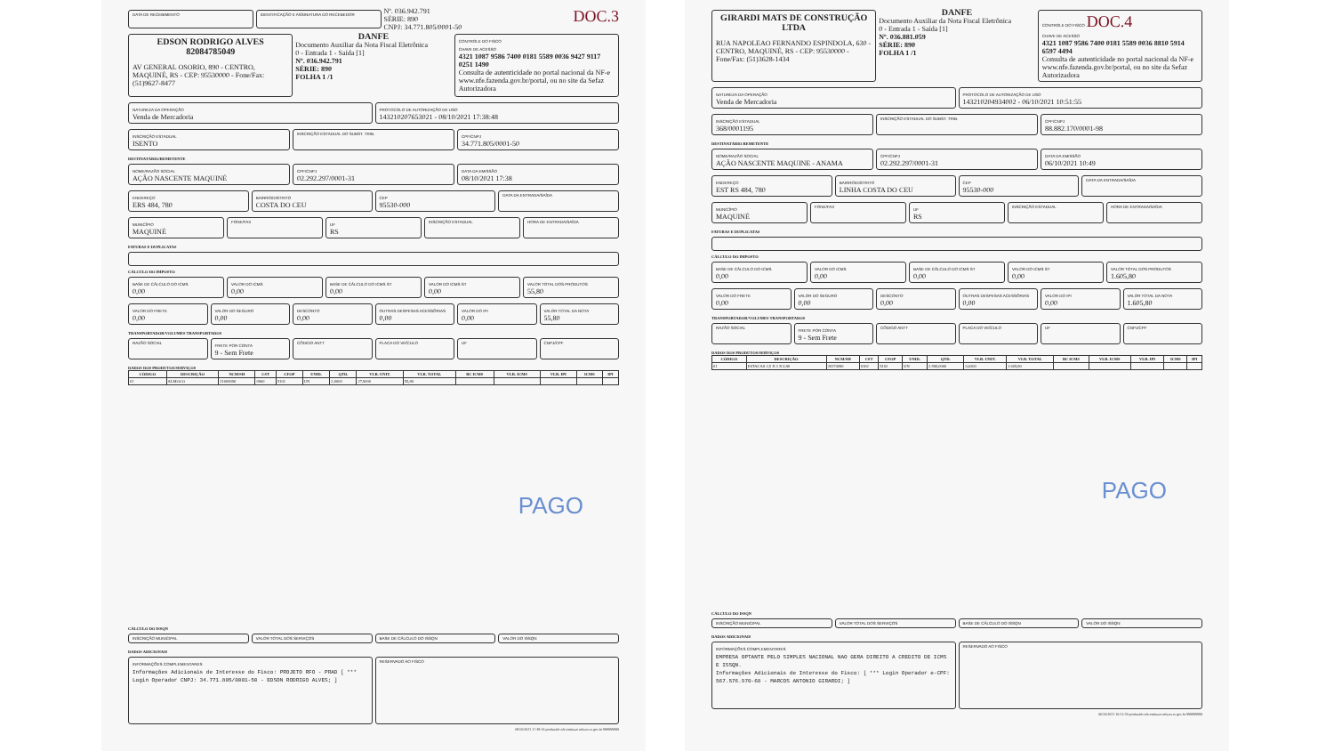DATA DE RECEBIMENTO IDENTIFICAÇÃO E ASSINATURA DO RECEBEDOR
Nº. 036.942.791
SÉRIE: 890
CNPJ: 34.771.805/0001-50
DOC.3
EDSON RODRIGO ALVES
82084785049
AV GENERAL OSORIO, 890 - CENTRO, MAQUINÉ, RS - CEP: 95530000 - Fone/Fax: (51)9627-8477
DANFE
Documento Auxiliar da Nota Fiscal Eletrônica
0 - Entrada 1 - Saída [1]
Nº. 036.942.791
SÉRIE: 890
FOLHA 1 /1
CONTROLE DO FISCO
CHAVE DE ACESSO
4321 1087 9586 7400 0181 5589 0036 9427 9117 0251 1490
Consulta de autenticidade no portal nacional da NF-e www.nfe.fazenda.gov.br/portal, ou no site da Sefaz Autorizadora
NATUREZA DA OPERAÇÃO
Venda de Mercadoria
PROTOCOLO DE AUTORIZAÇÃO DE USO
143210207653021 - 08/10/2021 17:38:48
INSCRIÇÃO ESTADUAL
ISENTO
INSCRIÇÃO ESTADUAL DO SUBST. TRIB.
CPF/CNPJ
34.771.805/0001-50
DESTINATÁRIO/REMETENTE
NOME/RAZÃO SOCIAL
AÇÃO NASCENTE MAQUINÉ
CPF/CNPJ
02.292.297/0001-31
DATA DA EMISSÃO
08/10/2021 17:38
ENDEREÇO
ERS 484, 780
BAIRRO/DISTRITO
COSTA DO CEU
CEP
95530-000
DATA DA ENTRADA/SAÍDA
MUNICÍPIO
MAQUINÉ
FONE/FAX UF
RS
INSCRIÇÃO ESTADUAL HORA DE ENTRADA/SAÍDA
FATURAS E DUPLICATAS
CÁLCULO DO IMPOSTO
BASE DE CÁLCULO DO ICMS
0,00
VALOR DO ICMS
0,00
BASE DE CÁLCULO DO ICMS ST
0,00
VALOR DO ICMS ST
0,00
VALOR TOTAL DOS PRODUTOS
55,80
VALOR DO FRETE
0,00
VALOR DO SEGURO
0,00
DESCONTO
0,00
OUTRAS DESPESAS ACESSÓRIAS
0,00
VALOR DO IPI
0,00
VALOR TOTAL DA NOTA
55,80
TRANSPORTADOR/VOLUMES TRANSPORTADOS
RAZÃO SOCIAL FRETE POR CONTA
9 - Sem Frete
CÓDIGO ANTT PLACA DO VEÍCULO UF CNPJ/CPF
DADOS DOS PRODUTOS/SERVIÇOS
| CÓDIGO | DESCRIÇÃO | NCM/SH | CST | CFOP | UNID. | QTD. | VLR. UNIT. | VLR. TOTAL | BC ICMS | VLR. ICMS | VLR. IPI | ICMS | IPI |
| --- | --- | --- | --- | --- | --- | --- | --- | --- | --- | --- | --- | --- | --- |
| 01 | ALMOCO | 21069090 | 0900 | 5101 | UN | 2,0000 | 27,9000 | 55,80 | | | | | |
PAGO
CÁLCULO DO ISSQN
INSCRIÇÃO MUNICIPAL VALOR TOTAL DOS SERVIÇOS BASE DE CÁLCULO DO ISSQN VALOR DO ISSQN
DADOS ADICIONAIS
INFORMAÇÕES COMPLEMENTARES
Informações Adicionais de Interesse do Fisco: PROJETO RFO - PRAD [ *** Login Operador CNPJ: 34.771.805/0001-50 - EDSON RODRIGO ALVES; ]
RESERVADO AO FISCO
08/10/2021 17:38:56 produzido nfe-emissao.sefazrs.rs.gov.br 999999999
GIRARDI MATS DE CONSTRUÇÃO LTDA
RUA NAPOLEAO FERNANDO ESPINDOLA, 630 - CENTRO, MAQUINÉ, RS - CEP: 95530000 - Fone/Fax: (51)3628-1434
DANFE
Documento Auxiliar da Nota Fiscal Eletrônica
0 - Entrada 1 - Saída [1]
Nº. 036.881.059
SÉRIE: 890
FOLHA 1 /1
CONTROLE DO FISCO DOC.4
CHAVE DE ACESSO
4321 1087 9586 7400 0181 5589 0036 8810 5914 6597 4494
Consulta de autenticidade no portal nacional da NF-e www.nfe.fazenda.gov.br/portal, ou no site da Sefaz Autorizadora
NATUREZA DA OPERAÇÃO
Venda de Mercadoria
PROTOCOLO DE AUTORIZAÇÃO DE USO
143210204934002 - 06/10/2021 10:51:55
INSCRIÇÃO ESTADUAL
368/0001195
INSCRIÇÃO ESTADUAL DO SUBST. TRIB.
CPF/CNPJ
88.882.170/0001-98
DESTINATÁRIO REMETENTE
NOME/RAZÃO SOCIAL
AÇÃO NASCENTE MAQUINE - ANAMA
CPF/CNPJ
02.292.297/0001-31
DATA DA EMISSÃO
06/10/2021 10:49
ENDEREÇO
EST RS 484, 780
BAIRRO/DISTRITO
LINHA COSTA DO CEU
CEP
95530-000
DATA DA ENTRADA/SAÍDA
MUNICÍPIO
MAQUINÉ
FONE/FAX UF
RS
INSCRIÇÃO ESTADUAL HORA DE ENTRADA/SAÍDA
FATURAS E DUPLICATAS
CÁLCULO DO IMPOSTO
BASE DE CÁLCULO DO ICMS
0,00
VALOR DO ICMS
0,00
BASE DE CÁLCULO DO ICMS ST
0,00
VALOR DO ICMS ST
0,00
VALOR TOTAL DOS PRODUTOS
1.605,80
VALOR DO FRETE
0,00
VALOR DO SEGURO
0,00
DESCONTO
0,00
OUTRAS DESPESAS ACESSÓRIAS
0,00
VALOR DO IPI
0,00
VALOR TOTAL DA NOTA
1.605,80
TRANSPORTADOR/VOLUMES TRANSPORTADOS
RAZÃO SOCIAL FRETE POR CONTA
9 - Sem Frete
CÓDIGO ANTT PLACA DO VEÍCULO UF CNPJ/CPF
DADOS DOS PRODUTOS/SERVIÇOS
| CÓDIGO | DESCRIÇÃO | NCM/SH | CST | CFOP | UNID. | QTD. | VLR. UNIT. | VLR. TOTAL | BC ICMS | VLR. ICMS | VLR. IPI | ICMS | IPI |
| --- | --- | --- | --- | --- | --- | --- | --- | --- | --- | --- | --- | --- | --- |
| 01 | ESTACAS 2,5 X 3 X 0,90 | 39174090 | 0102 | 5102 | UN | 2.590,0000 | 0,6200 | 1.605,80 | | | | | |
PAGO
CÁLCULO DO ISSQN
INSCRIÇÃO MUNICIPAL VALOR TOTAL DOS SERVIÇOS BASE DE CÁLCULO DO ISSQN VALOR DO ISSQN
DADOS ADICIONAIS
INFORMAÇÕES COMPLEMENTARES
EMPRESA OPTANTE PELO SIMPLES NACIONAL NAO GERA DIREITO A CREDITO DE ICMS E ISSQN.
Informações Adicionais de Interesse do Fisco: [ *** Login Operador e-CPF: 567.576.970-68 - MARCOS ANTONIO GIRARDI; ]
RESERVADO AO FISCO
06/10/2021 10:51:59 produzido nfe-emissao.sefazrs.rs.gov.br 999999999